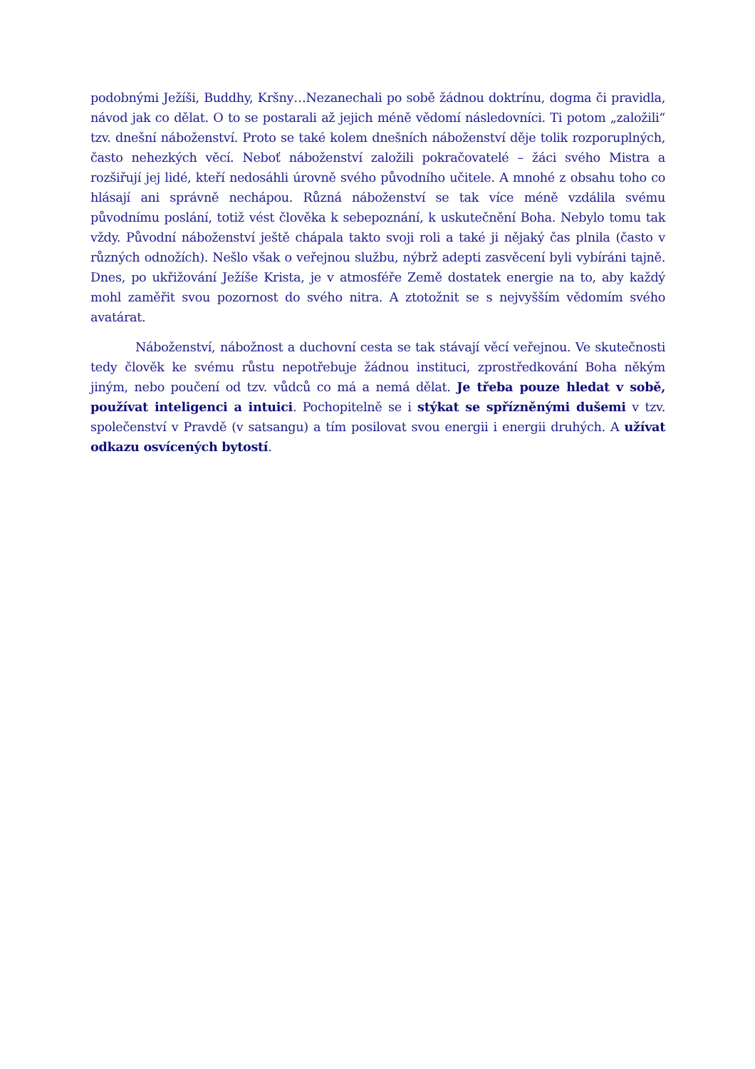podobnými Ježíši, Buddhy, Kršny…Nezanechali po sobě žádnou doktrínu, dogma či pravidla, návod jak co dělat. O to se postarali až jejich méně vědomí následovníci. Ti potom „založili“ tzv. dnešní náboženství. Proto se také kolem dnešních náboženství děje tolik rozporuplných, často nehezkých věcí. Neboť náboženství založili pokračovatelé – žáci svého Mistra a rozšiřují jej lidé, kteří nedosáhli úrovně svého původního učitele. A mnohé z obsahu toho co hlásají ani správně nechápou. Různá náboženství se tak více méně vzdálila svému původnímu poslání, totiž vést člověka k sebepoznání, k uskutečnění Boha. Nebylo tomu tak vždy. Původní náboženství ještě chápala takto svoji roli a také ji nějaký čas plnila (často v různých odnožích). Nešlo však o veřejnou službu, nýbrž adepti zasvěcení byli vybíráni tajně. Dnes, po ukřižování Ježíše Krista, je v atmosféře Země dostatek energie na to, aby každý mohl zaměřit svou pozornost do svého nitra. A ztotožnit se s nejvyšším vědomím svého avatárat.
Náboženství, nábožnost a duchovní cesta se tak stávají věcí veřejnou. Ve skutečnosti tedy člověk ke svému růstu nepotřebuje žádnou instituci, zprostředkování Boha někým jiným, nebo poučení od tzv. vůdců co má a nemá dělat. Je třeba pouze hledat v sobě, používat inteligenci a intuici. Pochopitelně se i stýkat se spřízněnými dušemi v tzv. společenství v Pravdě (v satsangu) a tím posilovat svou energii i energii druhých. A užívat odkazu osvícených bytostí.